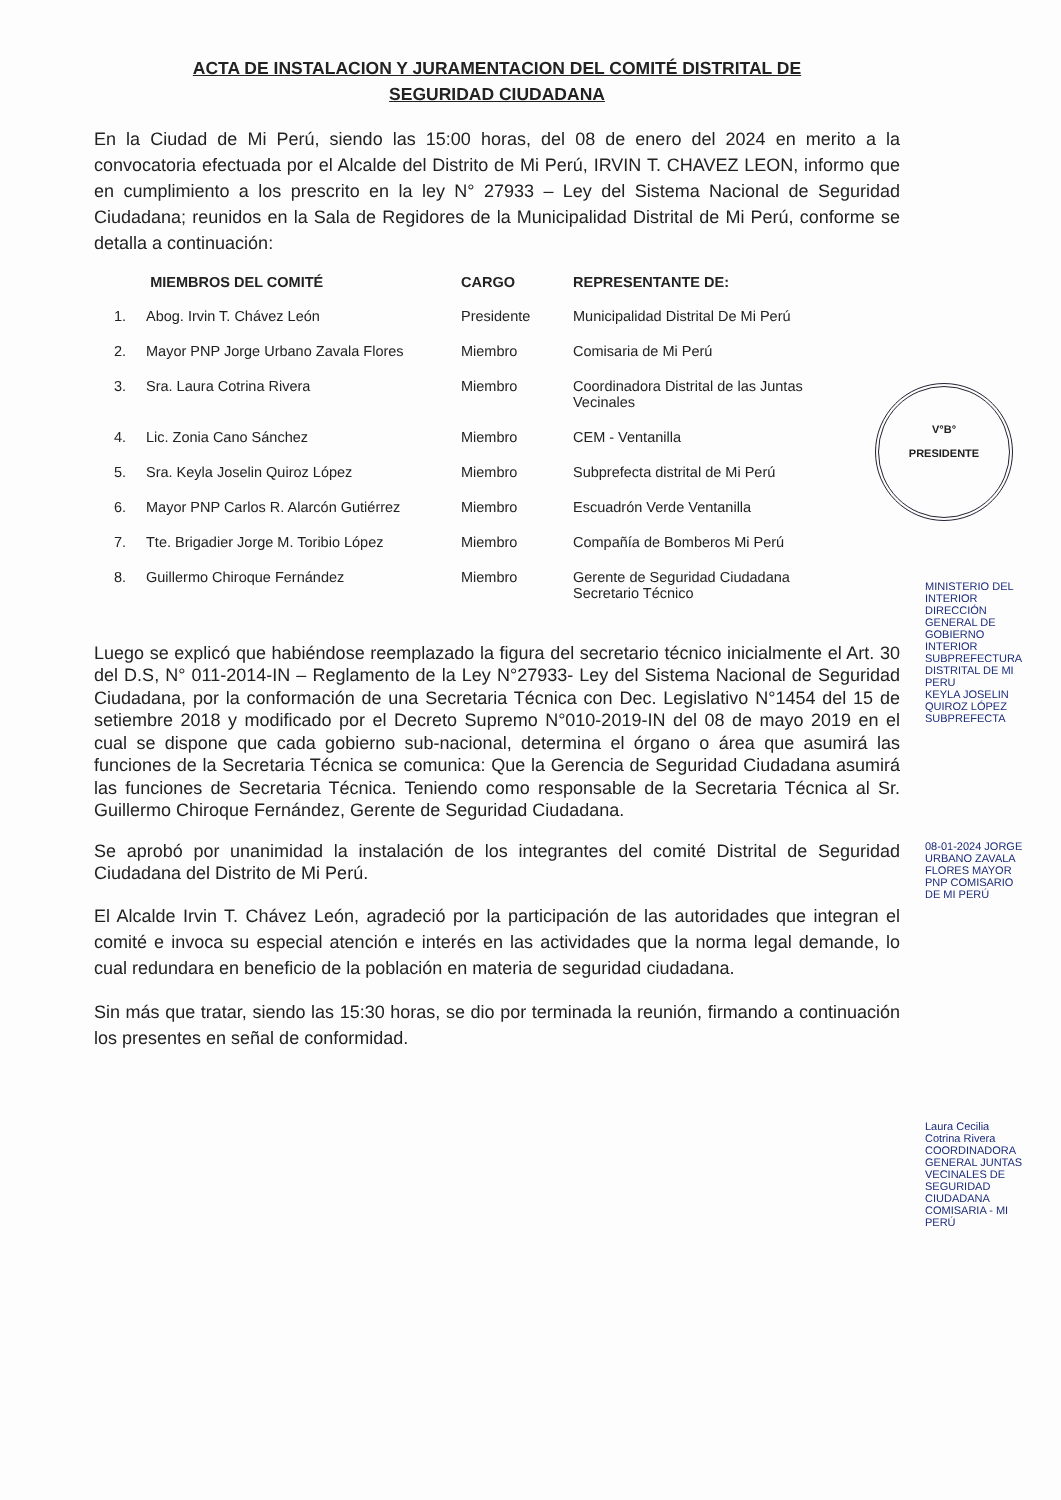V°B°
PRESIDENTE
ACTA DE INSTALACION Y JURAMENTACION DEL COMITÉ DISTRITAL DE
SEGURIDAD CIUDADANA
En la Ciudad de Mi Perú, siendo las 15:00 horas, del 08 de enero del 2024 en merito a la convocatoria efectuada por el Alcalde del Distrito de Mi Perú, IRVIN T. CHAVEZ LEON, informo que en cumplimiento a los prescrito en la ley N° 27933 – Ley del Sistema Nacional de Seguridad Ciudadana; reunidos en la Sala de Regidores de la Municipalidad Distrital de Mi Perú, conforme se detalla a continuación:
| MIEMBROS DEL COMITÉ | | CARGO | REPRESENTANTE DE: |
| --- | --- | --- | --- |
| 1. | Abog. Irvin T. Chávez León | Presidente | Municipalidad Distrital De Mi Perú |
| 2. | Mayor PNP Jorge Urbano Zavala Flores | Miembro | Comisaria de Mi Perú |
| 3. | Sra. Laura Cotrina Rivera | Miembro | Coordinadora Distrital de las Juntas Vecinales |
| 4. | Lic. Zonia Cano Sánchez | Miembro | CEM - Ventanilla |
| 5. | Sra. Keyla Joselin Quiroz López | Miembro | Subprefecta distrital de Mi Perú |
| 6. | Mayor PNP Carlos R. Alarcón Gutiérrez | Miembro | Escuadrón Verde Ventanilla |
| 7. | Tte. Brigadier Jorge M. Toribio López | Miembro | Compañía de Bomberos Mi Perú |
| 8. | Guillermo Chiroque Fernández | Miembro | Gerente de Seguridad Ciudadana Secretario Técnico |
Luego se explicó que habiéndose reemplazado la figura del secretario técnico inicialmente el Art. 30 del D.S, N° 011-2014-IN – Reglamento de la Ley N°27933- Ley del Sistema Nacional de Seguridad Ciudadana, por la conformación de una Secretaria Técnica con Dec. Legislativo N°1454 del 15 de setiembre 2018 y modificado por el Decreto Supremo N°010-2019-IN del 08 de mayo 2019 en el cual se dispone que cada gobierno sub-nacional, determina el órgano o área que asumirá las funciones de la Secretaria Técnica se comunica: Que la Gerencia de Seguridad Ciudadana asumirá las funciones de Secretaria Técnica. Teniendo como responsable de la Secretaria Técnica al Sr. Guillermo Chiroque Fernández, Gerente de Seguridad Ciudadana.
Se aprobó por unanimidad la instalación de los integrantes del comité Distrital de Seguridad Ciudadana del Distrito de Mi Perú.
El Alcalde Irvin T. Chávez León, agradeció por la participación de las autoridades que integran el comité e invoca su especial atención e interés en las actividades que la norma legal demande, lo cual redundara en beneficio de la población en materia de seguridad ciudadana.
Sin más que tratar, siendo las 15:30 horas, se dio por terminada la reunión, firmando a continuación los presentes en señal de conformidad.
MINISTERIO DEL INTERIOR DIRECCIÓN GENERAL DE GOBIERNO INTERIOR SUBPREFECTURA DISTRITAL DE MI PERU
KEYLA JOSELIN QUIROZ LÓPEZ SUBPREFECTA
08-01-2024 JORGE URBANO ZAVALA FLORES MAYOR PNP COMISARIO DE MI PERÚ
Laura Cecilia Cotrina Rivera COORDINADORA GENERAL JUNTAS VECINALES DE SEGURIDAD CIUDADANA COMISARIA - MI PERÚ